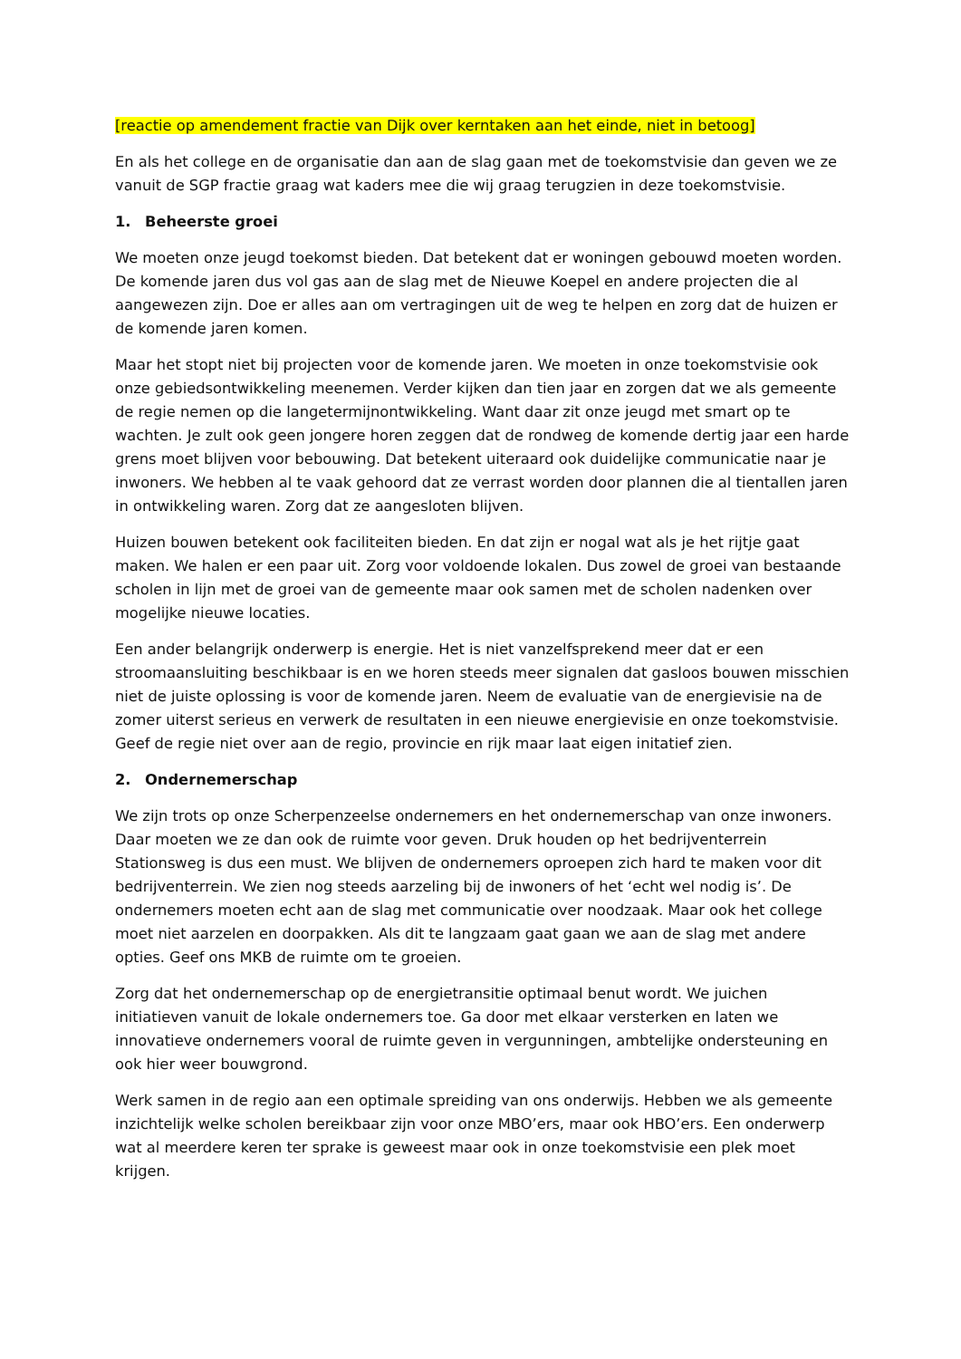[reactie op amendement fractie van Dijk over kerntaken aan het einde, niet in betoog]
En als het college en de organisatie dan aan de slag gaan met de toekomstvisie dan geven we ze vanuit de SGP fractie graag wat kaders mee die wij graag terugzien in deze toekomstvisie.
1. Beheerste groei
We moeten onze jeugd toekomst bieden. Dat betekent dat er woningen gebouwd moeten worden. De komende jaren dus vol gas aan de slag met de Nieuwe Koepel en andere projecten die al aangewezen zijn. Doe er alles aan om vertragingen uit de weg te helpen en zorg dat de huizen er de komende jaren komen.
Maar het stopt niet bij projecten voor de komende jaren. We moeten in onze toekomstvisie ook onze gebiedsontwikkeling meenemen. Verder kijken dan tien jaar en zorgen dat we als gemeente de regie nemen op die langetermijnontwikkeling. Want daar zit onze jeugd met smart op te wachten. Je zult ook geen jongere horen zeggen dat de rondweg de komende dertig jaar een harde grens moet blijven voor bebouwing. Dat betekent uiteraard ook duidelijke communicatie naar je inwoners. We hebben al te vaak gehoord dat ze verrast worden door plannen die al tientallen jaren in ontwikkeling waren. Zorg dat ze aangesloten blijven.
Huizen bouwen betekent ook faciliteiten bieden. En dat zijn er nogal wat als je het rijtje gaat maken. We halen er een paar uit. Zorg voor voldoende lokalen. Dus zowel de groei van bestaande scholen in lijn met de groei van de gemeente maar ook samen met de scholen nadenken over mogelijke nieuwe locaties.
Een ander belangrijk onderwerp is energie. Het is niet vanzelfsprekend meer dat er een stroomaansluiting beschikbaar is en we horen steeds meer signalen dat gasloos bouwen misschien niet de juiste oplossing is voor de komende jaren. Neem de evaluatie van de energievisie na de zomer uiterst serieus en verwerk de resultaten in een nieuwe energievisie en onze toekomstvisie. Geef de regie niet over aan de regio, provincie en rijk maar laat eigen initatief zien.
2. Ondernemerschap
We zijn trots op onze Scherpenzeelse ondernemers en het ondernemerschap van onze inwoners. Daar moeten we ze dan ook de ruimte voor geven. Druk houden op het bedrijventerrein Stationsweg is dus een must. We blijven de ondernemers oproepen zich hard te maken voor dit bedrijventerrein. We zien nog steeds aarzeling bij de inwoners of het ‘echt wel nodig is’. De ondernemers moeten echt aan de slag met communicatie over noodzaak. Maar ook het college moet niet aarzelen en doorpakken. Als dit te langzaam gaat gaan we aan de slag met andere opties. Geef ons MKB de ruimte om te groeien.
Zorg dat het ondernemerschap op de energietransitie optimaal benut wordt. We juichen initiatieven vanuit de lokale ondernemers toe. Ga door met elkaar versterken en laten we innovatieve ondernemers vooral de ruimte geven in vergunningen, ambtelijke ondersteuning en ook hier weer bouwgrond.
Werk samen in de regio aan een optimale spreiding van ons onderwijs. Hebben we als gemeente inzichtelijk welke scholen bereikbaar zijn voor onze MBO’ers, maar ook HBO’ers. Een onderwerp wat al meerdere keren ter sprake is geweest maar ook in onze toekomstvisie een plek moet krijgen.